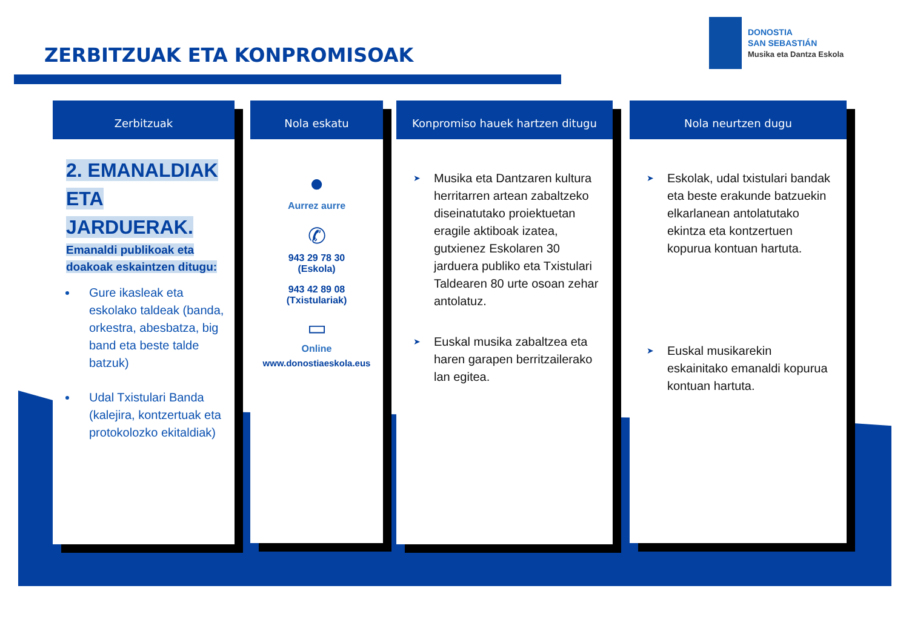ZERBITZUAK ETA KONPROMISOAK
DONOSTIA
SAN SEBASTIÁN
Musika eta Dantza Eskola
Zerbitzuak
2. EMANALDIAK
ETA JARDUERAK.
Emanaldi publikoak eta doakoak eskaintzen ditugu:
Gure ikasleak eta eskolako taldeak (banda, orkestra, abesbatza, big band eta beste talde batzuk)
Udal Txistulari Banda (kalejira, kontzertuak eta protokolozko ekitaldiak)
Nola eskatu
●
Aurrez aurre
✆
943 29 78 30
(Eskola)
943 42 89 08
(Txistulariak)
▭
Online
www.donostiaeskola.eus
Konpromiso hauek hartzen ditugu
➤ Musika eta Dantzaren kultura herritarren artean zabaltzeko diseinatutako proiektuetan eragile aktiboak izatea, gutxienez Eskolaren 30 jarduera publiko eta Txistulari Taldearen 80 urte osoan zehar antolatuz.
➤ Euskal musika zabaltzea eta haren garapen berritzailerako lan egitea.
Nola neurtzen dugu
➤ Eskolak, udal txistulari bandak eta beste erakunde batzuekin elkarlanean antolatutako ekintza eta kontzertuen kopurua kontuan hartuta.
➤ Euskal musikarekin eskainitako emanaldi kopurua kontuan hartuta.